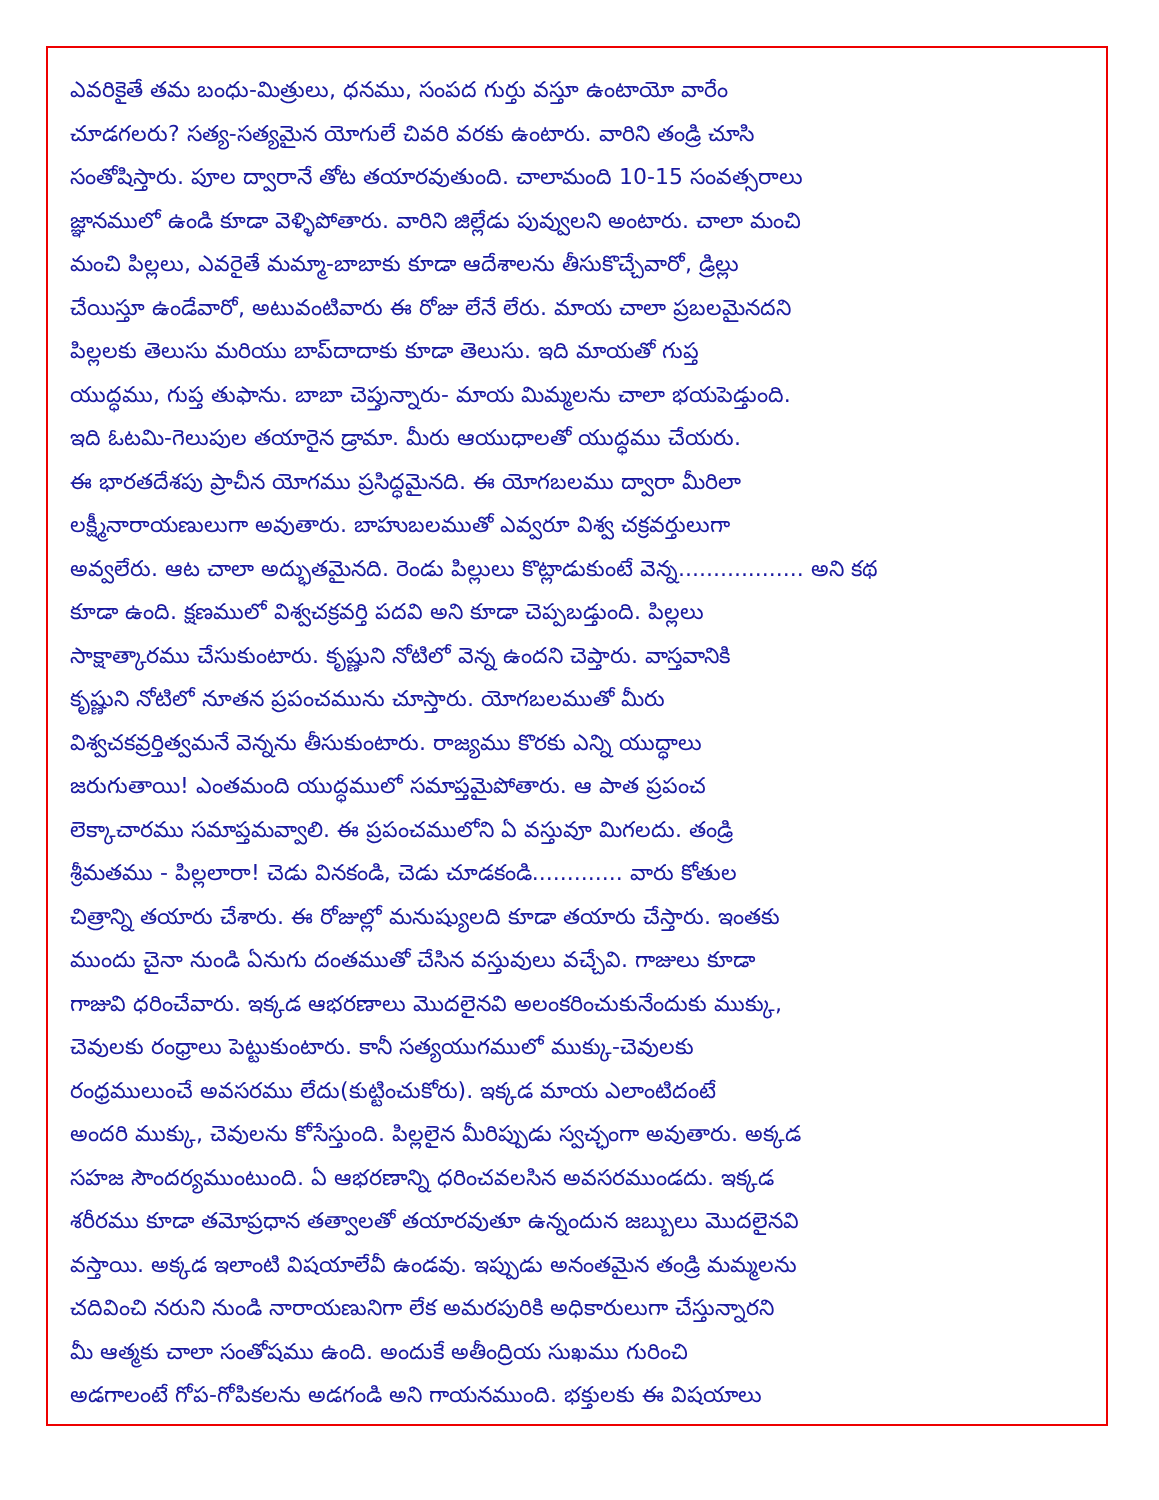ఎవరికైతే తమ బంధు-మిత్రులు, ధనము, సంపద గుర్తు వస్తూ ఉంటాయో వారేం
చూడగలరు? సత్య-సత్యమైన యోగులే చివరి వరకు ఉంటారు. వారిని తండ్రి చూసి
సంతోషిస్తారు. పూల ద్వారానే తోట తయారవుతుంది. చాలామంది 10-15 సంవత్సరాలు
జ్ఞానములో ఉండి కూడా వెళ్ళిపోతారు. వారిని జిల్లేడు పువ్వులని అంటారు. చాలా మంచి
మంచి పిల్లలు, ఎవరైతే మమ్మా-బాబాకు కూడా ఆదేశాలను తీసుకొచ్చేవారో, డ్రిల్లు
చేయిస్తూ ఉండేవారో, అటువంటివారు ఈ రోజు లేనే లేరు. మాయ చాలా ప్రబలమైనదని
పిల్లలకు తెలుసు మరియు బాప్‌దాదాకు కూడా తెలుసు. ఇది మాయతో గుప్త
యుద్ధము, గుప్త తుఫాను. బాబా చెప్తున్నారు- మాయ మిమ్మలను చాలా భయపెడ్తుంది.
ఇది ఓటమి-గెలుపుల తయారైన డ్రామా. మీరు ఆయుధాలతో యుద్ధము చేయరు.
ఈ భారతదేశపు ప్రాచీన యోగము ప్రసిద్ధమైనది. ఈ యోగబలము ద్వారా మీరిలా
లక్ష్మీనారాయణులుగా అవుతారు. బాహుబలముతో ఎవ్వరూ విశ్వ చక్రవర్తులుగా
అవ్వలేరు. ఆట చాలా అద్భుతమైనది. రెండు పిల్లులు కొట్లాడుకుంటే వెన్న.................. అని కథ
కూడా ఉంది. క్షణములో విశ్వచక్రవర్తి పదవి అని కూడా చెప్పబడ్తుంది. పిల్లలు
సాక్షాత్కారము చేసుకుంటారు. కృష్ణుని నోటిలో వెన్న ఉందని చెప్తారు. వాస్తవానికి
కృష్ణుని నోటిలో నూతన ప్రపంచమును చూస్తారు. యోగబలముతో మీరు
విశ్వచకవ్రర్తిత్వమనే వెన్నను తీసుకుంటారు. రాజ్యము కొరకు ఎన్ని యుద్ధాలు
జరుగుతాయి! ఎంతమంది యుద్ధములో సమాప్తమైపోతారు. ఆ పాత ప్రపంచ
లెక్కాచారము సమాప్తమవ్వాలి. ఈ ప్రపంచములోని ఏ వస్తువూ మిగలదు. తండ్రి
శ్రీమతము - పిల్లలారా! చెడు వినకండి, చెడు చూడకండి............. వారు కోతుల
చిత్రాన్ని తయారు చేశారు. ఈ రోజుల్లో మనుష్యులది కూడా తయారు చేస్తారు. ఇంతకు
ముందు చైనా నుండి ఏనుగు దంతముతో చేసిన వస్తువులు వచ్చేవి. గాజులు కూడా
గాజువి ధరించేవారు. ఇక్కడ ఆభరణాలు మొదలైనవి అలంకరించుకునేందుకు ముక్కు,
చెవులకు రంధ్రాలు పెట్టుకుంటారు. కానీ సత్యయుగములో ముక్కు-చెవులకు
రంధ్రములుంచే అవసరము లేదు(కుట్టించుకోరు). ఇక్కడ మాయ ఎలాంటిదంటే
అందరి ముక్కు, చెవులను కోసేస్తుంది. పిల్లలైన మీరిప్పుడు స్వచ్ఛంగా అవుతారు. అక్కడ
సహజ సౌందర్యముంటుంది. ఏ ఆభరణాన్ని ధరించవలసిన అవసరముండదు. ఇక్కడ
శరీరము కూడా తమోప్రధాన తత్వాలతో తయారవుతూ ఉన్నందున జబ్బులు మొదలైనవి
వస్తాయి. అక్కడ ఇలాంటి విషయాలేవీ ఉండవు. ఇప్పుడు అనంతమైన తండ్రి మమ్మలను
చదివించి నరుని నుండి నారాయణునిగా లేక అమరపురికి అధికారులుగా చేస్తున్నారని
మీ ఆత్మకు చాలా సంతోషము ఉంది. అందుకే అతీంద్రియ సుఖము గురించి
అడగాలంటే గోప-గోపికలను అడగండి అని గాయనముంది. భక్తులకు ఈ విషయాలు